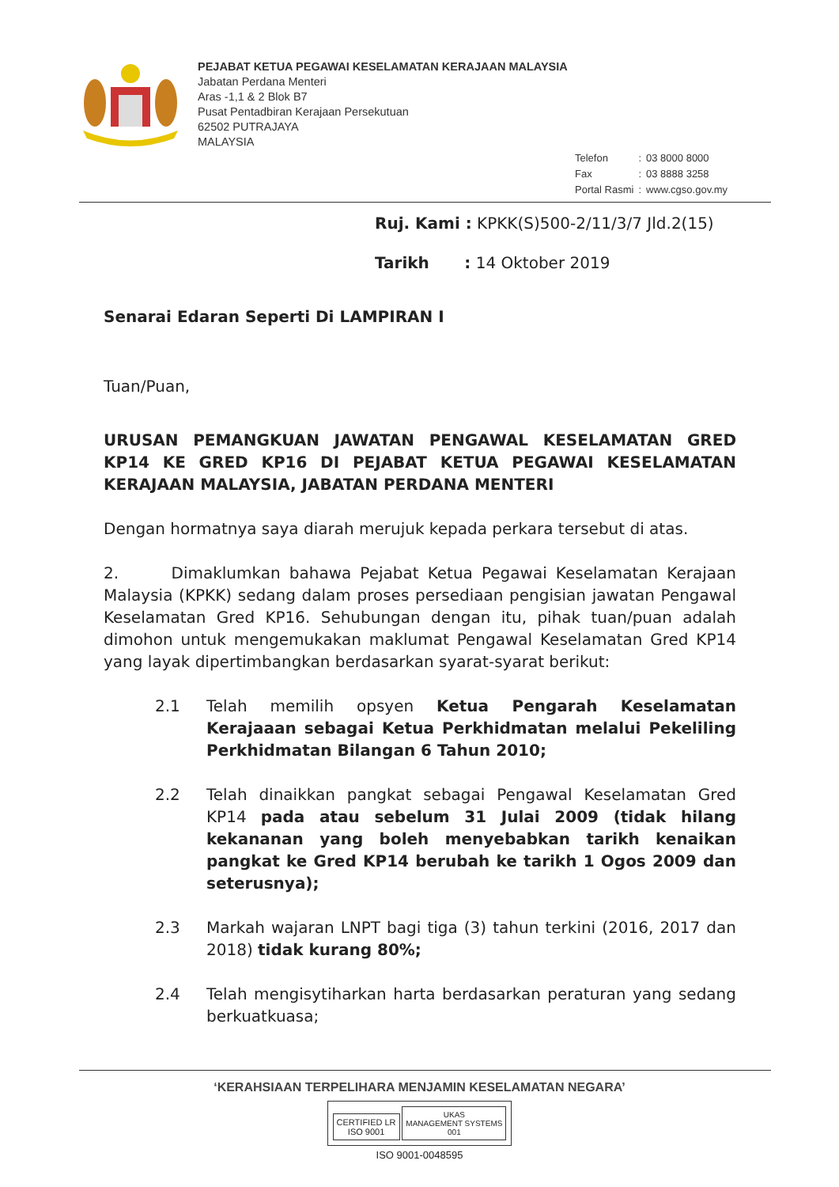PEJABAT KETUA PEGAWAI KESELAMATAN KERAJAAN MALAYSIA
Jabatan Perdana Menteri
Aras -1,1 & 2 Blok B7
Pusat Pentadbiran Kerajaan Persekutuan
62502 PUTRAJAYA
MALAYSIA
| Telefon | : | 03 8000 8000 |
| Fax | : | 03 8888 3258 |
| Portal Rasmi | : | www.cgso.gov.my |
Ruj. Kami : KPKK(S)500-2/11/3/7 Jld.2(15)
Tarikh : 14 Oktober 2019
Senarai Edaran Seperti Di LAMPIRAN I
Tuan/Puan,
URUSAN PEMANGKUAN JAWATAN PENGAWAL KESELAMATAN GRED KP14 KE GRED KP16 DI PEJABAT KETUA PEGAWAI KESELAMATAN KERAJAAN MALAYSIA, JABATAN PERDANA MENTERI
Dengan hormatnya saya diarah merujuk kepada perkara tersebut di atas.
2. Dimaklumkan bahawa Pejabat Ketua Pegawai Keselamatan Kerajaan Malaysia (KPKK) sedang dalam proses persediaan pengisian jawatan Pengawal Keselamatan Gred KP16. Sehubungan dengan itu, pihak tuan/puan adalah dimohon untuk mengemukakan maklumat Pengawal Keselamatan Gred KP14 yang layak dipertimbangkan berdasarkan syarat-syarat berikut:
2.1 Telah memilih opsyen Ketua Pengarah Keselamatan Kerajaaan sebagai Ketua Perkhidmatan melalui Pekeliling Perkhidmatan Bilangan 6 Tahun 2010;
2.2 Telah dinaikkan pangkat sebagai Pengawal Keselamatan Gred KP14 pada atau sebelum 31 Julai 2009 (tidak hilang kekananan yang boleh menyebabkan tarikh kenaikan pangkat ke Gred KP14 berubah ke tarikh 1 Ogos 2009 dan seterusnya);
2.3 Markah wajaran LNPT bagi tiga (3) tahun terkini (2016, 2017 dan 2018) tidak kurang 80%;
2.4 Telah mengisytiharkan harta berdasarkan peraturan yang sedang berkuatkuasa;
‘KERAHSIAAN TERPELIHARA MENJAMIN KESELAMATAN NEGARA’
CERTIFIED LR
ISO 9001 UKAS
MANAGEMENT SYSTEMS
001
ISO 9001-0048595